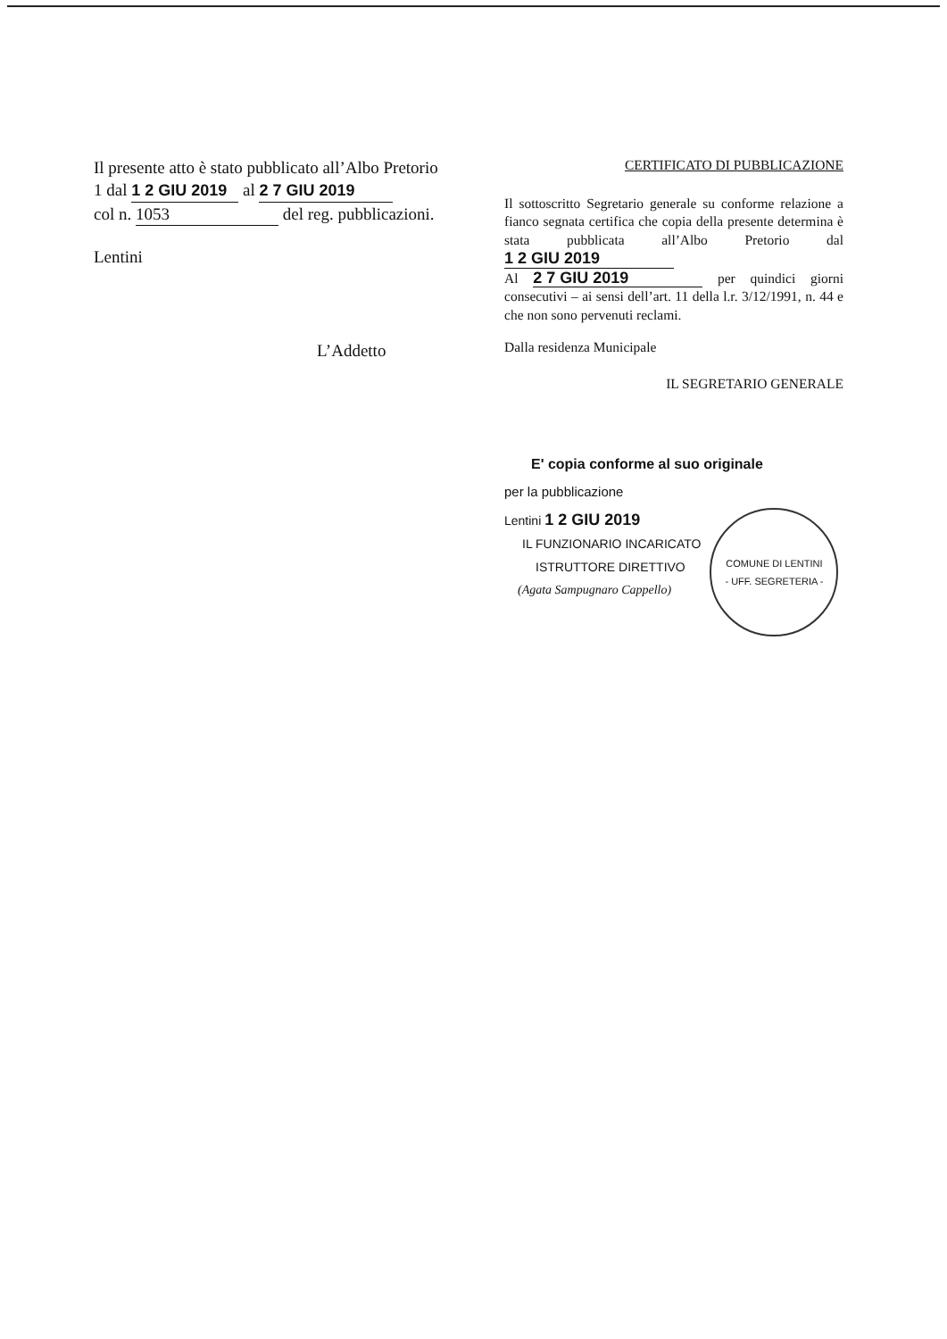Il presente atto è stato pubblicato all’Albo Pretorio
1 dal 1 2 GIU 2019 al 2 7 GIU 2019
col n. 1053 del reg. pubblicazioni.
Lentini
L’Addetto
CERTIFICATO DI PUBBLICAZIONE
Il sottoscritto Segretario generale su conforme relazione a fianco segnata certifica che copia della presente determina è stata pubblicata all’Albo Pretorio dal 1 2 GIU 2019
Al 2 7 GIU 2019 per quindici giorni consecutivi – ai sensi dell’art. 11 della l.r. 3/12/1991, n. 44 e che non sono pervenuti reclami.
Dalla residenza Municipale
IL SEGRETARIO GENERALE
E' copia conforme al suo originale
per la pubblicazione
Lentini 1 2 GIU 2019
IL FUNZIONARIO INCARICATO
ISTRUTTORE DIRETTIVO
(Agata Sampugnaro Cappello)
COMUNE DI LENTINI
- UFF. SEGRETERIA -